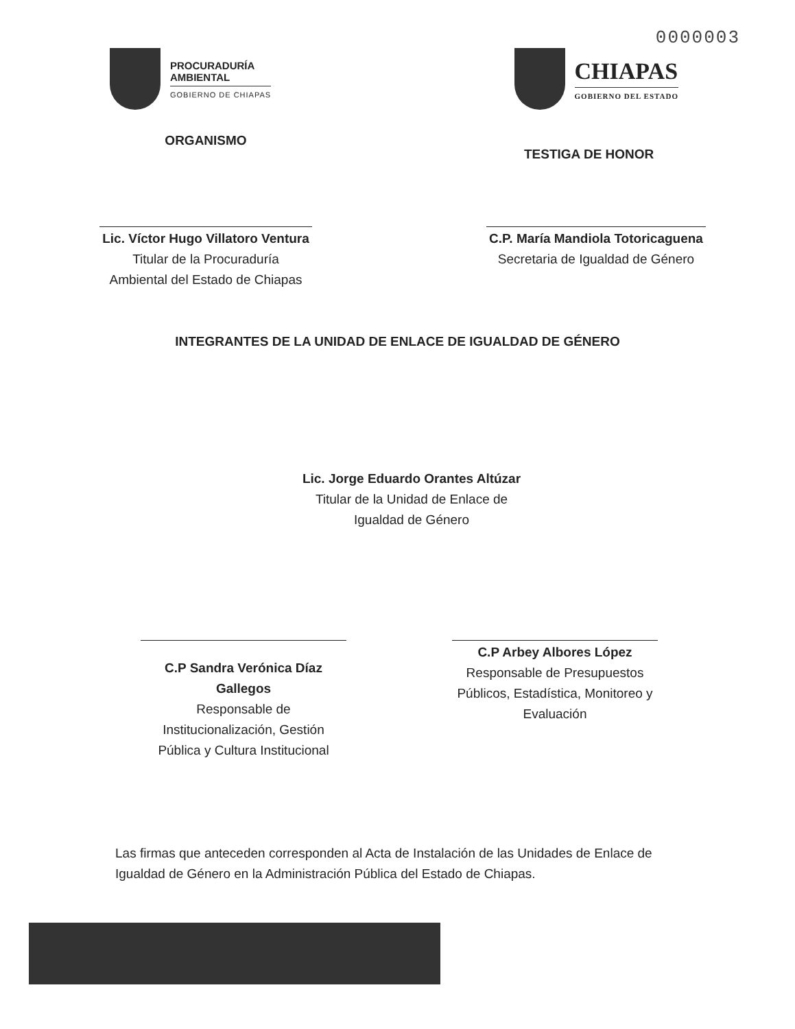0000003
PROCURADURÍA
AMBIENTAL
GOBIERNO DE CHIAPAS
CHIAPAS
GOBIERNO DEL ESTADO
ORGANISMO
Lic. Víctor Hugo Villatoro Ventura
Titular de la Procuraduría
Ambiental del Estado de Chiapas
TESTIGA DE HONOR
C.P. María Mandiola Totoricaguena
Secretaria de Igualdad de Género
INTEGRANTES DE LA UNIDAD DE ENLACE DE IGUALDAD DE GÉNERO
Lic. Jorge Eduardo Orantes Altúzar
Titular de la Unidad de Enlace de
Igualdad de Género
C.P Sandra Verónica Díaz Gallegos
Responsable de
Institucionalización, Gestión
Pública y Cultura Institucional
C.P Arbey Albores López
Responsable de Presupuestos
Públicos, Estadística, Monitoreo y
Evaluación
Las firmas que anteceden corresponden al Acta de Instalación de las Unidades de Enlace de Igualdad de Género en la Administración Pública del Estado de Chiapas.